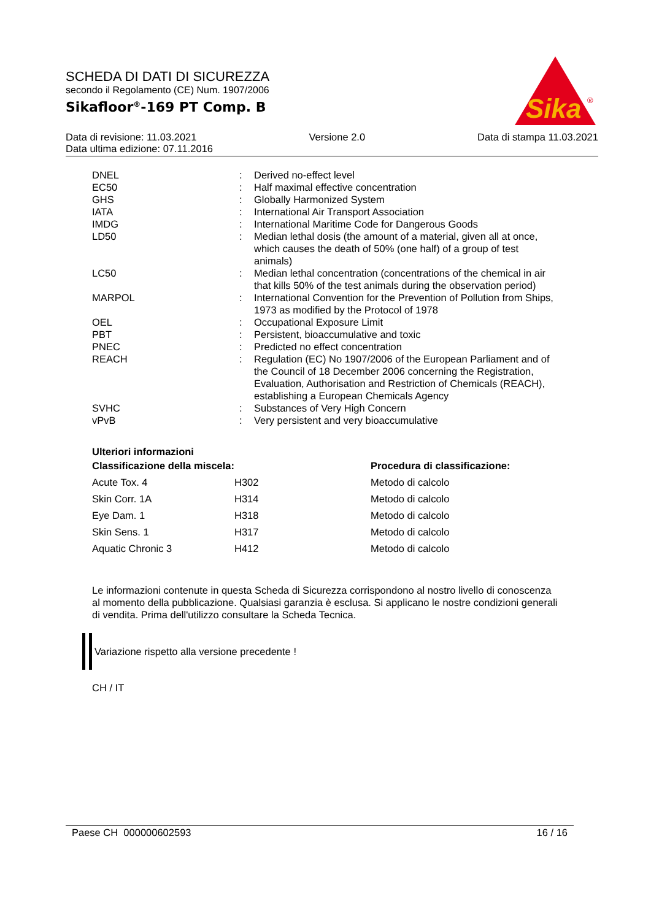SCHEDA DI DATI DI SICUREZZA
secondo il Regolamento (CE) Num. 1907/2006
Sikafloor<sup>®</sup>-169 PT Comp. B
Sika
®
Data di revisione: 11.03.2021 Versione 2.0 Data di stampa 11.03.2021
Data ultima edizione: 07.11.2016
| DNEL | : | Derived no-effect level |
| EC50 | : | Half maximal effective concentration |
| GHS | : | Globally Harmonized System |
| IATA | : | International Air Transport Association |
| IMDG | : | International Maritime Code for Dangerous Goods |
| LD50 | : | Median lethal dosis (the amount of a material, given all at once, which causes the death of 50% (one half) of a group of test animals) |
| LC50 | : | Median lethal concentration (concentrations of the chemical in air that kills 50% of the test animals during the observation period) |
| MARPOL | : | International Convention for the Prevention of Pollution from Ships, 1973 as modified by the Protocol of 1978 |
| OEL | : | Occupational Exposure Limit |
| PBT | : | Persistent, bioaccumulative and toxic |
| PNEC | : | Predicted no effect concentration |
| REACH | : | Regulation (EC) No 1907/2006 of the European Parliament and of the Council of 18 December 2006 concerning the Registration, Evaluation, Authorisation and Restriction of Chemicals (REACH), establishing a European Chemicals Agency |
| SVHC | : | Substances of Very High Concern |
| vPvB | : | Very persistent and very bioaccumulative |
Ulteriori informazioni
| Classificazione della miscela: | | Procedura di classificazione: |
| --- | --- | --- |
| Acute Tox. 4 | H302 | Metodo di calcolo |
| Skin Corr. 1A | H314 | Metodo di calcolo |
| Eye Dam. 1 | H318 | Metodo di calcolo |
| Skin Sens. 1 | H317 | Metodo di calcolo |
| Aquatic Chronic 3 | H412 | Metodo di calcolo |
Le informazioni contenute in questa Scheda di Sicurezza corrispondono al nostro livello di conoscenza al momento della pubblicazione. Qualsiasi garanzia è esclusa. Si applicano le nostre condizioni generali di vendita. Prima dell'utilizzo consultare la Scheda Tecnica.
Variazione rispetto alla versione precedente !
CH / IT
Paese CH 000000602593 16 / 16